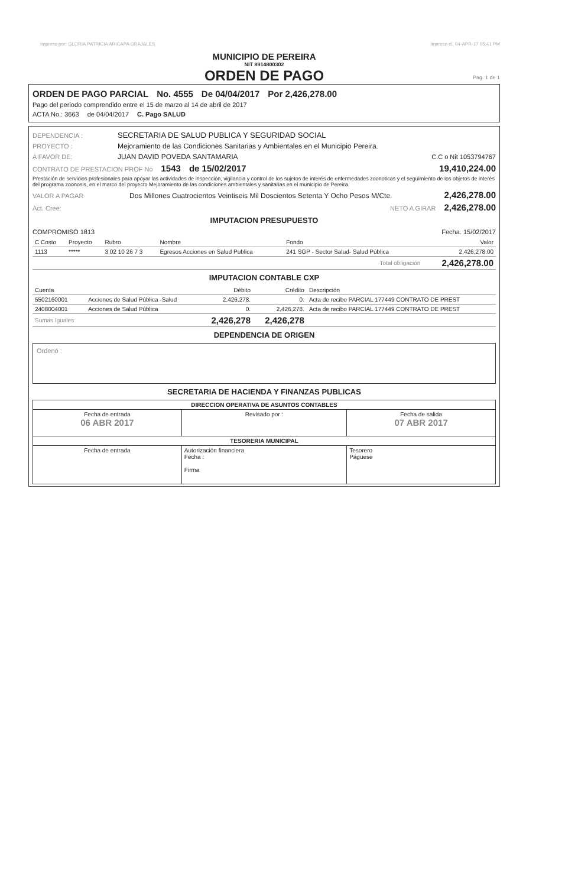Impreso por: GLORIA PATRICIA ARICAPA GRAJALES Impreso el: 04-APR-17 05:41 PM
MUNICIPIO DE PEREIRA
NIT 8914800302
ORDEN DE PAGO
Pag. 1 de 1
ORDEN DE PAGO PARCIAL No. 4555 De 04/04/2017 Por 2,426,278.00
Pago del periodo comprendido entre el 15 de marzo al 14 de abril de 2017
ACTA No.: 3663 de 04/04/2017 C. Pago SALUD
DEPENDENCIA : SECRETARIA DE SALUD PUBLICA Y SEGURIDAD SOCIAL
PROYECTO : Mejoramiento de las Condiciones Sanitarias y Ambientales en el Municipio Pereira.
A FAVOR DE: JUAN DAVID POVEDA SANTAMARIA C.C o Nit 1053794767
CONTRATO DE PRESTACION PROF No 1543 de 15/02/2017 19,410,224.00
Prestación de servicios profesionales para apoyar las actividades de inspección, vigilancia y control de los sujetos de interés de enfermedades zoonoticas y el seguimiento de los objetos de interés del programa zoonosis, en el marco del proyecto Mejoramiento de las condiciones ambientales y sanitarias en el municipio de Pereira.
VALOR A PAGAR Dos Millones Cuatrocientos Veintiseis Mil Doscientos Setenta Y Ocho Pesos M/Cte. 2,426,278.00
Act. Cree: NETO A GIRAR 2,426,278.00
IMPUTACION PRESUPUESTO
COMPROMISO 1813 Fecha. 15/02/2017
| C Costo | Proyecto | Rubro | Nombre | Fondo | Valor |
| --- | --- | --- | --- | --- | --- |
| 1113 | ***** | 3 02 10 26 7 3 | Egresos Acciones en Salud Publica | 241 SGP - Sector Salud- Salud Pública | 2,426,278.00 |
| Total obligación | | | | | 2,426,278.00 |
IMPUTACION CONTABLE CXP
| Cuenta | | Débito | Crédito | Descripción |
| --- | --- | --- | --- | --- |
| 5502160001 | Acciones de Salud Pública -Salud | 2,426,278. | 0. | Acta de recibo PARCIAL 177449 CONTRATO DE PREST |
| 2408004001 | Acciones de Salud Pública | 0. | 2,426,278. | Acta de recibo PARCIAL 177449 CONTRATO DE PREST |
| Sumas Iguales | | 2,426,278 | 2,426,278 | |
DEPENDENCIA DE ORIGEN
Ordenó :
SECRETARIA DE HACIENDA Y FINANZAS PUBLICAS
| DIRECCION OPERATIVA DE ASUNTOS CONTABLES | | |
| Fecha de entrada 06 ABR 2017 | Revisado por : | Fecha de salida 07 ABR 2017 |
| TESORERIA MUNICIPAL | | |
| Fecha de entrada | Autorización financiera Fecha : Firma | Tesorero Páguese |